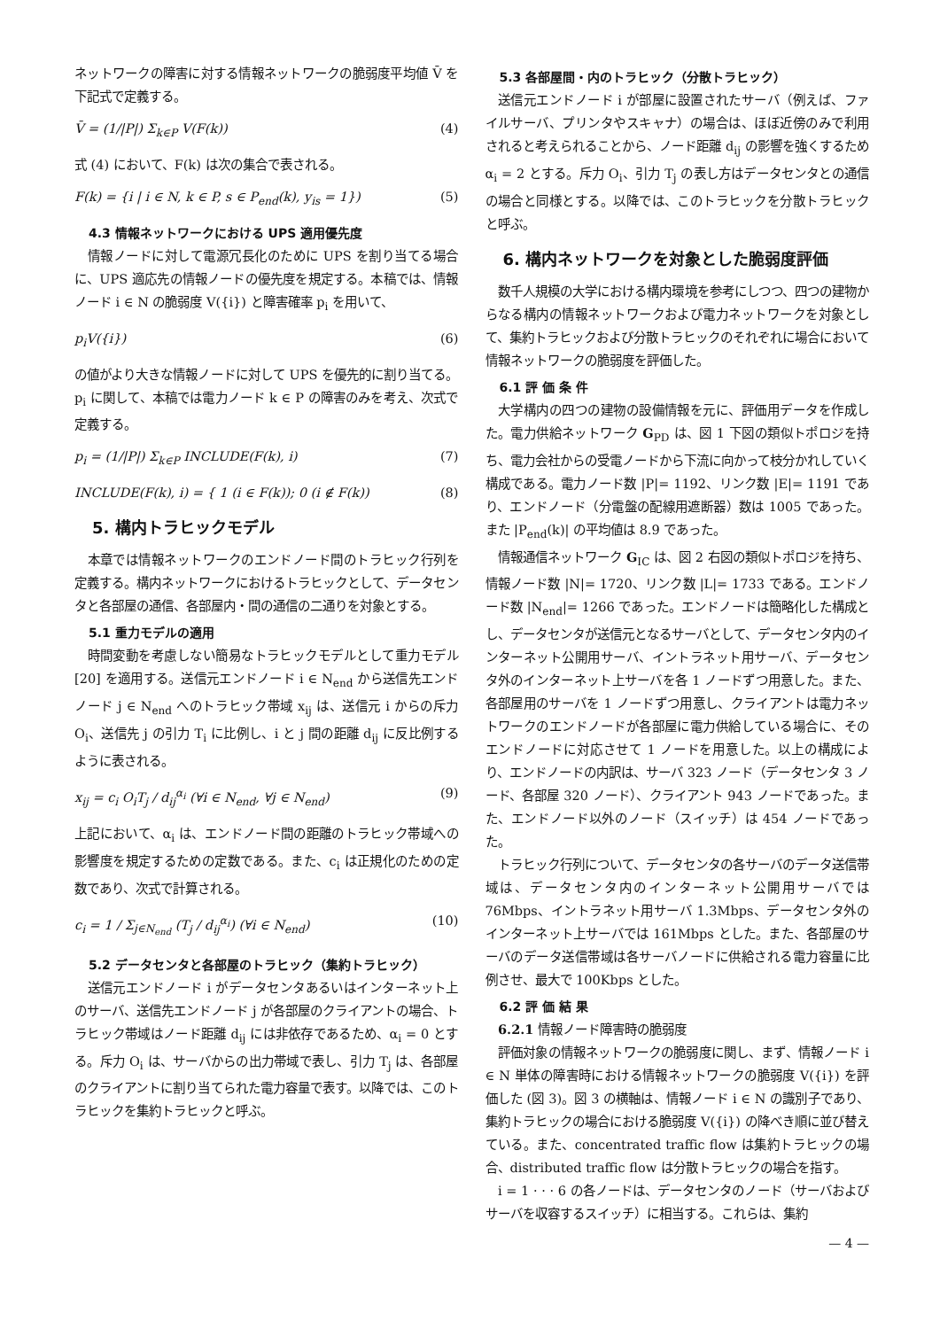ネットワークの障害に対する情報ネットワークの脆弱度平均値 V̄ を下記式で定義する。
V̄ = (1/|P|) Σ<sub>k∈P</sub> V(F(k)) (4)
式 (4) において、F(k) は次の集合で表される。
F(k) = {i | i ∈ N, k ∈ P, s ∈ P<sub>end</sub>(k), y<sub>is</sub> = 1}) (5)
4.3 情報ネットワークにおける UPS 適用優先度
情報ノードに対して電源冗長化のために UPS を割り当てる場合に、UPS 適応先の情報ノードの優先度を規定する。本稿では、情報ノード i ∈ N の脆弱度 V({i}) と障害確率 p<sub>i</sub> を用いて、
p<sub>i</sub>V({i}) (6)
の値がより大きな情報ノードに対して UPS を優先的に割り当てる。p<sub>i</sub> に関して、本稿では電力ノード k ∈ P の障害のみを考え、次式で定義する。
p<sub>i</sub> = (1/|P|) Σ<sub>k∈P</sub> INCLUDE(F(k), i) (7)
INCLUDE(F(k), i) = { 1 (i ∈ F(k)); 0 (i ∉ F(k)) (8)
5. 構内トラヒックモデル
本章では情報ネットワークのエンドノード間のトラヒック行列を定義する。構内ネットワークにおけるトラヒックとして、データセンタと各部屋の通信、各部屋内・間の通信の二通りを対象とする。
5.1 重力モデルの適用
時間変動を考慮しない簡易なトラヒックモデルとして重力モデル [20] を適用する。送信元エンドノード i ∈ N<sub>end</sub> から送信先エンドノード j ∈ N<sub>end</sub> へのトラヒック帯域 x<sub>ij</sub> は、送信元 i からの斥力 O<sub>i</sub>、送信先 j の引力 T<sub>i</sub> に比例し、i と j 間の距離 d<sub>ij</sub> に反比例するように表される。
x<sub>ij</sub> = c<sub>i</sub> O<sub>i</sub>T<sub>j</sub> / d<sub>ij</sub><sup>α<sub>i</sub></sup> (∀i ∈ N<sub>end</sub>, ∀j ∈ N<sub>end</sub>) (9)
上記において、α<sub>i</sub> は、エンドノード間の距離のトラヒック帯域への影響度を規定するための定数である。また、c<sub>i</sub> は正規化のための定数であり、次式で計算される。
c<sub>i</sub> = 1 / Σ<sub>j∈N<sub>end</sub></sub> (T<sub>j</sub> / d<sub>ij</sub><sup>α<sub>i</sub></sup>) (∀i ∈ N<sub>end</sub>) (10)
5.2 データセンタと各部屋のトラヒック（集約トラヒック）
送信元エンドノード i がデータセンタあるいはインターネット上のサーバ、送信先エンドノード j が各部屋のクライアントの場合、トラヒック帯域はノード距離 d<sub>ij</sub> には非依存であるため、α<sub>i</sub> = 0 とする。斥力 O<sub>i</sub> は、サーバからの出力帯域で表し、引力 T<sub>j</sub> は、各部屋のクライアントに割り当てられた電力容量で表す。以降では、このトラヒックを集約トラヒックと呼ぶ。
5.3 各部屋間・内のトラヒック（分散トラヒック）
送信元エンドノード i が部屋に設置されたサーバ（例えば、ファイルサーバ、プリンタやスキャナ）の場合は、ほぼ近傍のみで利用されると考えられることから、ノード距離 d<sub>ij</sub> の影響を強くするため α<sub>i</sub> = 2 とする。斥力 O<sub>i</sub>、引力 T<sub>j</sub> の表し方はデータセンタとの通信の場合と同様とする。以降では、このトラヒックを分散トラヒックと呼ぶ。
6. 構内ネットワークを対象とした脆弱度評価
数千人規模の大学における構内環境を参考にしつつ、四つの建物からなる構内の情報ネットワークおよび電力ネットワークを対象として、集約トラヒックおよび分散トラヒックのそれぞれに場合において情報ネットワークの脆弱度を評価した。
6.1 評 価 条 件
大学構内の四つの建物の設備情報を元に、評価用データを作成した。電力供給ネットワーク G<sub>PD</sub> は、図 1 下図の類似トポロジを持ち、電力会社からの受電ノードから下流に向かって枝分かれしていく構成である。電力ノード数 |P|= 1192、リンク数 |E|= 1191 であり、エンドノード（分電盤の配線用遮断器）数は 1005 であった。また |P<sub>end</sub>(k)| の平均値は 8.9 であった。
情報通信ネットワーク G<sub>IC</sub> は、図 2 右図の類似トポロジを持ち、情報ノード数 |N|= 1720、リンク数 |L|= 1733 である。エンドノード数 |N<sub>end</sub>|= 1266 であった。エンドノードは簡略化した構成とし、データセンタが送信元となるサーバとして、データセンタ内のインターネット公開用サーバ、イントラネット用サーバ、データセンタ外のインターネット上サーバを各 1 ノードずつ用意した。また、各部屋用のサーバを 1 ノードずつ用意し、クライアントは電力ネットワークのエンドノードが各部屋に電力供給している場合に、そのエンドノードに対応させて 1 ノードを用意した。以上の構成により、エンドノードの内訳は、サーバ 323 ノード（データセンタ 3 ノード、各部屋 320 ノード）、クライアント 943 ノードであった。また、エンドノード以外のノード（スイッチ）は 454 ノードであった。
トラヒック行列について、データセンタの各サーバのデータ送信帯域は、データセンタ内のインターネット公開用サーバでは 76Mbps、イントラネット用サーバ 1.3Mbps、データセンタ外のインターネット上サーバでは 161Mbps とした。また、各部屋のサーバのデータ送信帯域は各サーバノードに供給される電力容量に比例させ、最大で 100Kbps とした。
6.2 評 価 結 果
6.2.1 情報ノード障害時の脆弱度
評価対象の情報ネットワークの脆弱度に関し、まず、情報ノード i ∈ N 単体の障害時における情報ネットワークの脆弱度 V({i}) を評価した (図 3)。図 3 の横軸は、情報ノード i ∈ N の識別子であり、集約トラヒックの場合における脆弱度 V({i}) の降べき順に並び替えている。また、concentrated traffic flow は集約トラヒックの場合、distributed traffic flow は分散トラヒックの場合を指す。
i = 1 · · · 6 の各ノードは、データセンタのノード（サーバおよびサーバを収容するスイッチ）に相当する。これらは、集約
— 4 —